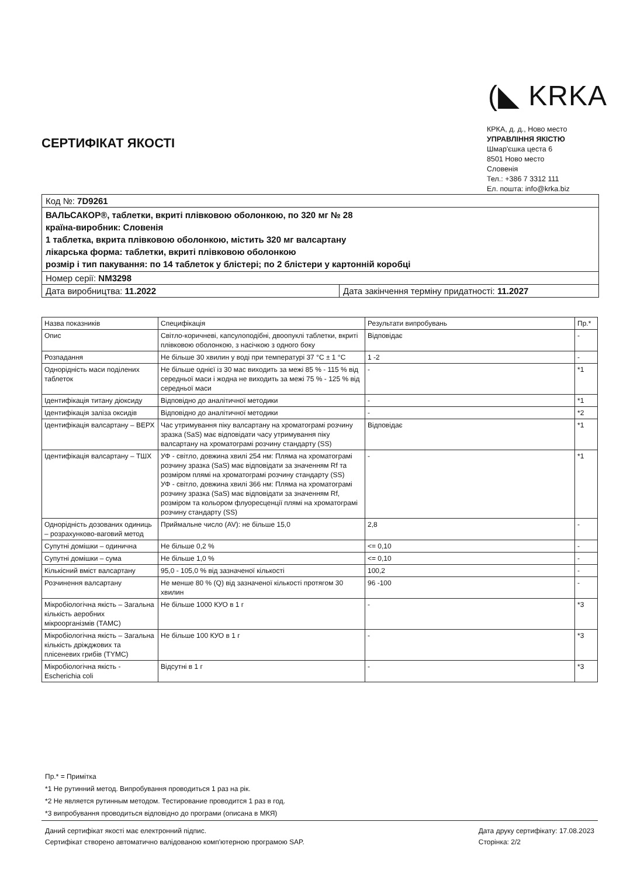(◣ KRKA
КРКА, д. д., Ново место
УПРАВЛІННЯ ЯКІСТЮ
Шмар'єшка цеста 6
8501 Ново место
Словенія
Тел.: +386 7 3312 111
Ел. пошта: info@krka.biz
СЕРТИФІКАТ ЯКОСТІ
Код №: 7D9261
ВАЛЬСАКОР®, таблетки, вкриті плівковою оболонкою, по 320 мг № 28
країна-виробник: Словенія
1 таблетка, вкрита плівковою оболонкою, містить 320 мг валсартану
лікарська форма: таблетки, вкриті плівковою оболонкою
розмір і тип пакування: по 14 таблеток у блістері; по 2 блістери у картонній коробці
Номер серії: NM3298
Дата виробництва: 11.2022 Дата закінчення терміну придатності: 11.2027
| Назва показників | Специфікація | Результати випробувань | Пр.* |
| --- | --- | --- | --- |
| Опис | Світло-коричневі, капсулоподібні, двоопуклі таблетки, вкриті плівковою оболонкою, з насічкою з одного боку | Відповідає | - |
| Розпадання | Не більше 30 хвилин у воді при температурі 37 °С ± 1 °С | 1 -2 | - |
| Однорідність маси поділених таблеток | Не більше однієї із 30 мас виходить за межі 85 % - 115 % від середньої маси і жодна не виходить за межі 75 % - 125 % від середньої маси | - | *1 |
| Ідентифікація титану діоксиду | Відповідно до аналітичної методики | - | *1 |
| Ідентифікація заліза оксидів | Відповідно до аналітичної методики | - | *2 |
| Ідентифікація валсартану – ВЕРХ | Час утримування піку валсартану на хроматограмі розчину зразка (SaS) має відповідати часу утримування піку валсартану на хроматограмі розчину стандарту (SS) | Відповідає | *1 |
| Ідентифікація валсартану – ТШХ | УФ - світло, довжина хвилі 254 нм: Пляма на хроматограмі розчину зразка (SaS) має відповідати за значенням Rf та розміром плямі на хроматограмі розчину стандарту (SS) УФ - світло, довжина хвилі 366 нм: Пляма на хроматограмі розчину зразка (SaS) має відповідати за значенням Rf, розміром та кольором флуоресценції плямі на хроматограмі розчину стандарту (SS) | - | *1 |
| Однорідність дозованих одиниць – розрахунково-ваговий метод | Приймальне число (AV): не більше 15,0 | 2,8 | - |
| Супутні домішки – одинична | Не більше 0,2 % | <= 0,10 | - |
| Супутні домішки – сума | Не більше 1,0 % | <= 0,10 | - |
| Кількісний вміст валсартану | 95,0 - 105,0 % від зазначеної кількості | 100,2 | - |
| Розчинення валсартану | Не менше 80 % (Q) від зазначеної кількості протягом 30 хвилин | 96 -100 | - |
| Мікробіологічна якість – Загальна кількість аеробних мікроорганізмів (ТАМС) | Не більше 1000 КУО в 1 г | - | *3 |
| Мікробіологічна якість – Загальна кількість дріжджових та плісеневих грибів (ТYМС) | Не більше 100 КУО в 1 г | - | *3 |
| Мікробіологічна якість - Escherichia coli | Відсутні в 1 г | - | *3 |
Пр.* = Примітка
*1 Не рутинний метод. Випробування проводиться 1 раз на рік.
*2 Не является рутинным методом. Тестирование проводится 1 раз в год.
*3 випробування проводиться відповідно до програми (описана в МКЯ)
Даний сертифікат якості має електронний підпис.
Сертифікат створено автоматично валідованою комп'ютерною програмою SAP.
Дата друку сертифікату: 17.08.2023
Сторінка: 2/2